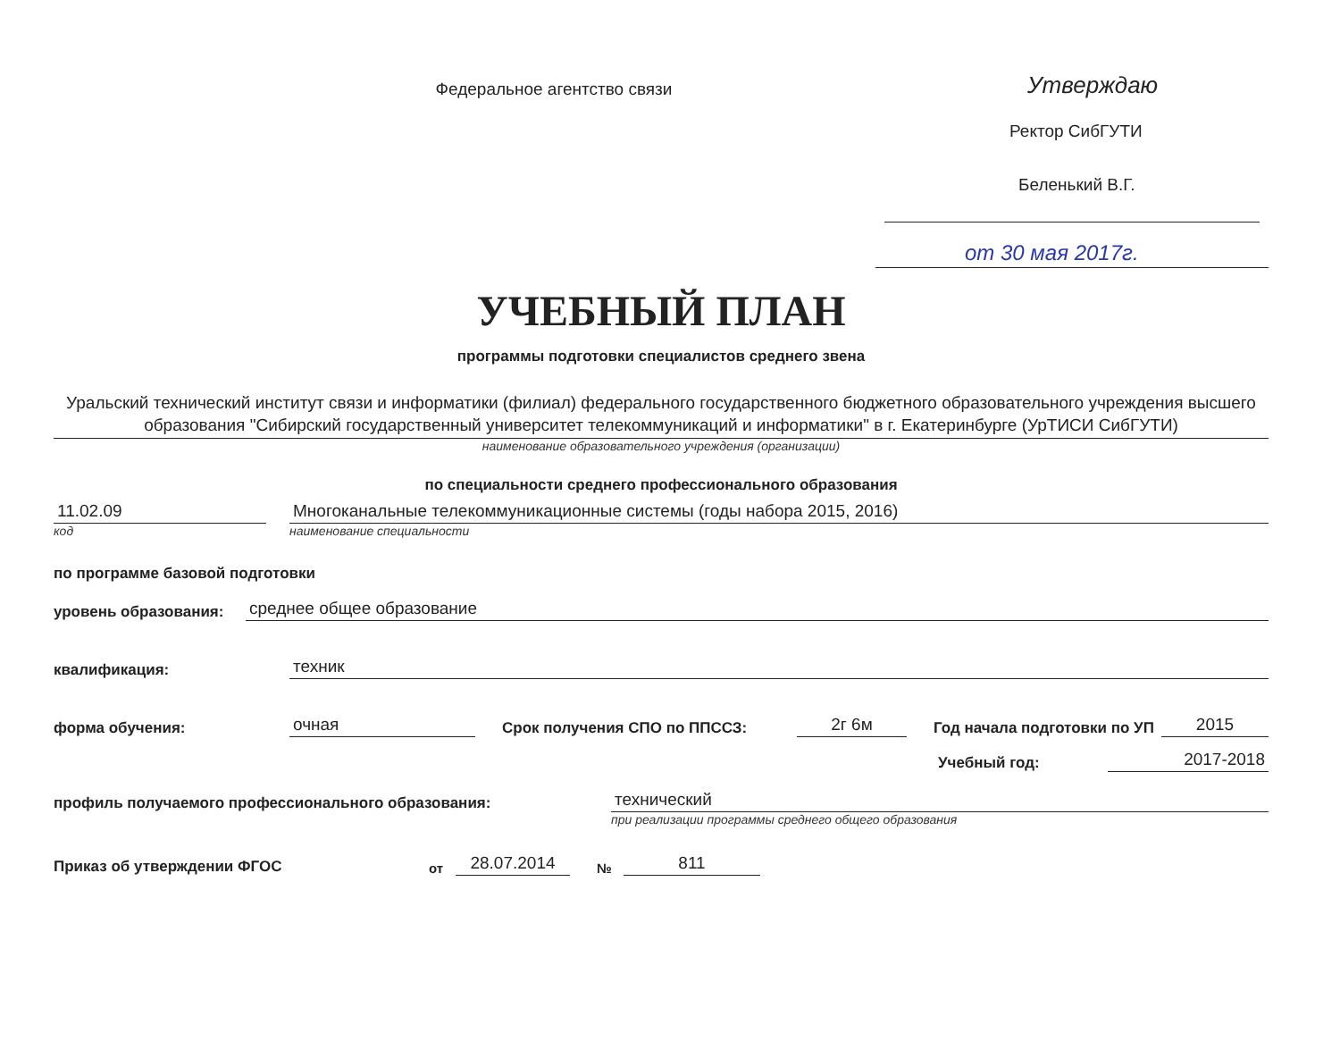Федеральное агентство связи
Утверждаю
Ректор СибГУТИ
Беленький В.Г.
от 30 мая 2017г.
УЧЕБНЫЙ ПЛАН
программы подготовки специалистов среднего звена
Уральский технический институт связи и информатики (филиал) федерального государственного бюджетного образовательного учреждения высшего образования "Сибирский государственный университет телекоммуникаций и информатики" в г. Екатеринбурге (УрТИСИ СибГУТИ)
наименование образовательного учреждения (организации)
по специальности среднего профессионального образования
11.02.09
Многоканальные телекоммуникационные системы (годы набора 2015, 2016)
код
наименование специальности
по программе базовой подготовки
уровень образования:
среднее общее образование
квалификация:
техник
форма обучения:
очная
Срок получения СПО по ППССЗ:
2г 6м
Год начала подготовки по УП
2015
Учебный год:
2017-2018
профиль получаемого профессионального образования:
технический
при реализации программы среднего общего образования
Приказ об утверждении ФГОС
от
28.07.2014
№
811